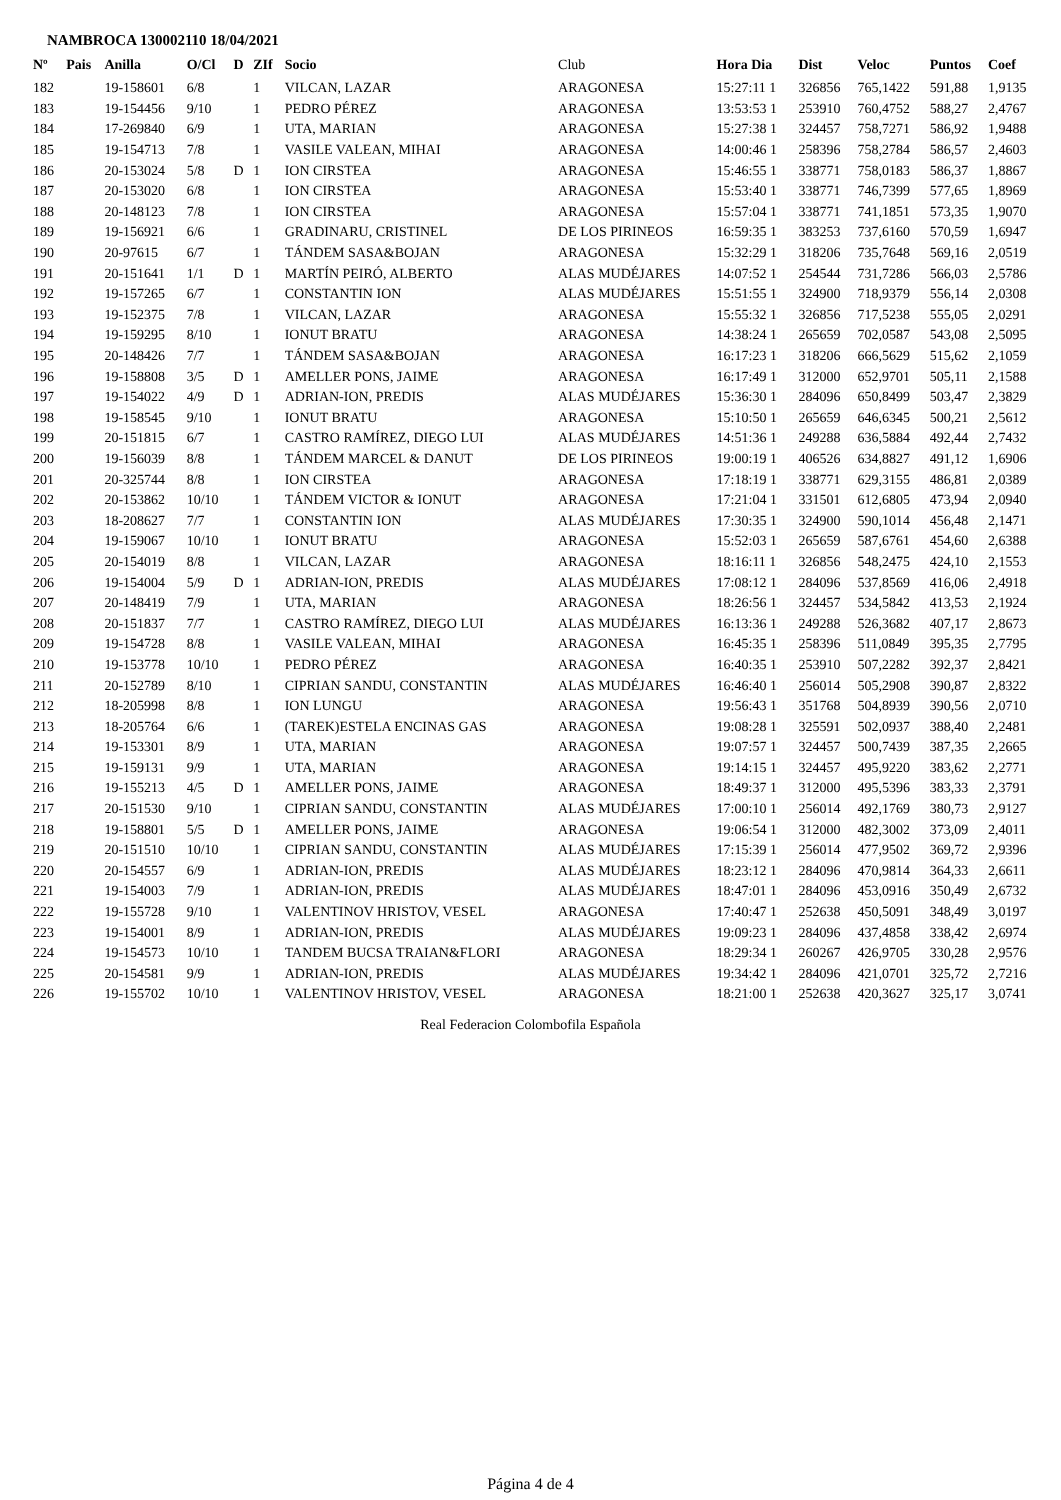NAMBROCA 130002110 18/04/2021
| Nº | Pais | Anilla | O/Cl | D | ZIf | Socio | Club | Hora Dia | Dist | Veloc | Puntos | Coef |
| --- | --- | --- | --- | --- | --- | --- | --- | --- | --- | --- | --- | --- |
| 182 | | 19-158601 | 6/8 | | 1 | VILCAN, LAZAR | ARAGONESA | 15:27:11 1 | 326856 | 765,1422 | 591,88 | 1,9135 |
| 183 | | 19-154456 | 9/10 | | 1 | PEDRO PÉREZ | ARAGONESA | 13:53:53 1 | 253910 | 760,4752 | 588,27 | 2,4767 |
| 184 | | 17-269840 | 6/9 | | 1 | UTA, MARIAN | ARAGONESA | 15:27:38 1 | 324457 | 758,7271 | 586,92 | 1,9488 |
| 185 | | 19-154713 | 7/8 | | 1 | VASILE VALEAN, MIHAI | ARAGONESA | 14:00:46 1 | 258396 | 758,2784 | 586,57 | 2,4603 |
| 186 | | 20-153024 | 5/8 | D | 1 | ION CIRSTEA | ARAGONESA | 15:46:55 1 | 338771 | 758,0183 | 586,37 | 1,8867 |
| 187 | | 20-153020 | 6/8 | | 1 | ION CIRSTEA | ARAGONESA | 15:53:40 1 | 338771 | 746,7399 | 577,65 | 1,8969 |
| 188 | | 20-148123 | 7/8 | | 1 | ION CIRSTEA | ARAGONESA | 15:57:04 1 | 338771 | 741,1851 | 573,35 | 1,9070 |
| 189 | | 19-156921 | 6/6 | | 1 | GRADINARU, CRISTINEL | DE LOS PIRINEOS | 16:59:35 1 | 383253 | 737,6160 | 570,59 | 1,6947 |
| 190 | | 20-97615 | 6/7 | | 1 | TÁNDEM SASA&BOJAN | ARAGONESA | 15:32:29 1 | 318206 | 735,7648 | 569,16 | 2,0519 |
| 191 | | 20-151641 | 1/1 | D | 1 | MARTÍN PEIRÓ, ALBERTO | ALAS MUDÉJARES | 14:07:52 1 | 254544 | 731,7286 | 566,03 | 2,5786 |
| 192 | | 19-157265 | 6/7 | | 1 | CONSTANTIN ION | ALAS MUDÉJARES | 15:51:55 1 | 324900 | 718,9379 | 556,14 | 2,0308 |
| 193 | | 19-152375 | 7/8 | | 1 | VILCAN, LAZAR | ARAGONESA | 15:55:32 1 | 326856 | 717,5238 | 555,05 | 2,0291 |
| 194 | | 19-159295 | 8/10 | | 1 | IONUT BRATU | ARAGONESA | 14:38:24 1 | 265659 | 702,0587 | 543,08 | 2,5095 |
| 195 | | 20-148426 | 7/7 | | 1 | TÁNDEM SASA&BOJAN | ARAGONESA | 16:17:23 1 | 318206 | 666,5629 | 515,62 | 2,1059 |
| 196 | | 19-158808 | 3/5 | D | 1 | AMELLER PONS, JAIME | ARAGONESA | 16:17:49 1 | 312000 | 652,9701 | 505,11 | 2,1588 |
| 197 | | 19-154022 | 4/9 | D | 1 | ADRIAN-ION, PREDIS | ALAS MUDÉJARES | 15:36:30 1 | 284096 | 650,8499 | 503,47 | 2,3829 |
| 198 | | 19-158545 | 9/10 | | 1 | IONUT BRATU | ARAGONESA | 15:10:50 1 | 265659 | 646,6345 | 500,21 | 2,5612 |
| 199 | | 20-151815 | 6/7 | | 1 | CASTRO RAMÍREZ, DIEGO LUI | ALAS MUDÉJARES | 14:51:36 1 | 249288 | 636,5884 | 492,44 | 2,7432 |
| 200 | | 19-156039 | 8/8 | | 1 | TÁNDEM MARCEL & DANUT | DE LOS PIRINEOS | 19:00:19 1 | 406526 | 634,8827 | 491,12 | 1,6906 |
| 201 | | 20-325744 | 8/8 | | 1 | ION CIRSTEA | ARAGONESA | 17:18:19 1 | 338771 | 629,3155 | 486,81 | 2,0389 |
| 202 | | 20-153862 | 10/10 | | 1 | TÁNDEM VICTOR & IONUT | ARAGONESA | 17:21:04 1 | 331501 | 612,6805 | 473,94 | 2,0940 |
| 203 | | 18-208627 | 7/7 | | 1 | CONSTANTIN ION | ALAS MUDÉJARES | 17:30:35 1 | 324900 | 590,1014 | 456,48 | 2,1471 |
| 204 | | 19-159067 | 10/10 | | 1 | IONUT BRATU | ARAGONESA | 15:52:03 1 | 265659 | 587,6761 | 454,60 | 2,6388 |
| 205 | | 20-154019 | 8/8 | | 1 | VILCAN, LAZAR | ARAGONESA | 18:16:11 1 | 326856 | 548,2475 | 424,10 | 2,1553 |
| 206 | | 19-154004 | 5/9 | D | 1 | ADRIAN-ION, PREDIS | ALAS MUDÉJARES | 17:08:12 1 | 284096 | 537,8569 | 416,06 | 2,4918 |
| 207 | | 20-148419 | 7/9 | | 1 | UTA, MARIAN | ARAGONESA | 18:26:56 1 | 324457 | 534,5842 | 413,53 | 2,1924 |
| 208 | | 20-151837 | 7/7 | | 1 | CASTRO RAMÍREZ, DIEGO LUI | ALAS MUDÉJARES | 16:13:36 1 | 249288 | 526,3682 | 407,17 | 2,8673 |
| 209 | | 19-154728 | 8/8 | | 1 | VASILE VALEAN, MIHAI | ARAGONESA | 16:45:35 1 | 258396 | 511,0849 | 395,35 | 2,7795 |
| 210 | | 19-153778 | 10/10 | | 1 | PEDRO PÉREZ | ARAGONESA | 16:40:35 1 | 253910 | 507,2282 | 392,37 | 2,8421 |
| 211 | | 20-152789 | 8/10 | | 1 | CIPRIAN SANDU, CONSTANTIN | ALAS MUDÉJARES | 16:46:40 1 | 256014 | 505,2908 | 390,87 | 2,8322 |
| 212 | | 18-205998 | 8/8 | | 1 | ION LUNGU | ARAGONESA | 19:56:43 1 | 351768 | 504,8939 | 390,56 | 2,0710 |
| 213 | | 18-205764 | 6/6 | | 1 | (TAREK)ESTELA ENCINAS GAS | ARAGONESA | 19:08:28 1 | 325591 | 502,0937 | 388,40 | 2,2481 |
| 214 | | 19-153301 | 8/9 | | 1 | UTA, MARIAN | ARAGONESA | 19:07:57 1 | 324457 | 500,7439 | 387,35 | 2,2665 |
| 215 | | 19-159131 | 9/9 | | 1 | UTA, MARIAN | ARAGONESA | 19:14:15 1 | 324457 | 495,9220 | 383,62 | 2,2771 |
| 216 | | 19-155213 | 4/5 | D | 1 | AMELLER PONS, JAIME | ARAGONESA | 18:49:37 1 | 312000 | 495,5396 | 383,33 | 2,3791 |
| 217 | | 20-151530 | 9/10 | | 1 | CIPRIAN SANDU, CONSTANTIN | ALAS MUDÉJARES | 17:00:10 1 | 256014 | 492,1769 | 380,73 | 2,9127 |
| 218 | | 19-158801 | 5/5 | D | 1 | AMELLER PONS, JAIME | ARAGONESA | 19:06:54 1 | 312000 | 482,3002 | 373,09 | 2,4011 |
| 219 | | 20-151510 | 10/10 | | 1 | CIPRIAN SANDU, CONSTANTIN | ALAS MUDÉJARES | 17:15:39 1 | 256014 | 477,9502 | 369,72 | 2,9396 |
| 220 | | 20-154557 | 6/9 | | 1 | ADRIAN-ION, PREDIS | ALAS MUDÉJARES | 18:23:12 1 | 284096 | 470,9814 | 364,33 | 2,6611 |
| 221 | | 19-154003 | 7/9 | | 1 | ADRIAN-ION, PREDIS | ALAS MUDÉJARES | 18:47:01 1 | 284096 | 453,0916 | 350,49 | 2,6732 |
| 222 | | 19-155728 | 9/10 | | 1 | VALENTINOV HRISTOV, VESEL | ARAGONESA | 17:40:47 1 | 252638 | 450,5091 | 348,49 | 3,0197 |
| 223 | | 19-154001 | 8/9 | | 1 | ADRIAN-ION, PREDIS | ALAS MUDÉJARES | 19:09:23 1 | 284096 | 437,4858 | 338,42 | 2,6974 |
| 224 | | 19-154573 | 10/10 | | 1 | TANDEM BUCSA TRAIAN&FLORI | ARAGONESA | 18:29:34 1 | 260267 | 426,9705 | 330,28 | 2,9576 |
| 225 | | 20-154581 | 9/9 | | 1 | ADRIAN-ION, PREDIS | ALAS MUDÉJARES | 19:34:42 1 | 284096 | 421,0701 | 325,72 | 2,7216 |
| 226 | | 19-155702 | 10/10 | | 1 | VALENTINOV HRISTOV, VESEL | ARAGONESA | 18:21:00 1 | 252638 | 420,3627 | 325,17 | 3,0741 |
Real Federacion Colombofila Española
Página 4 de 4